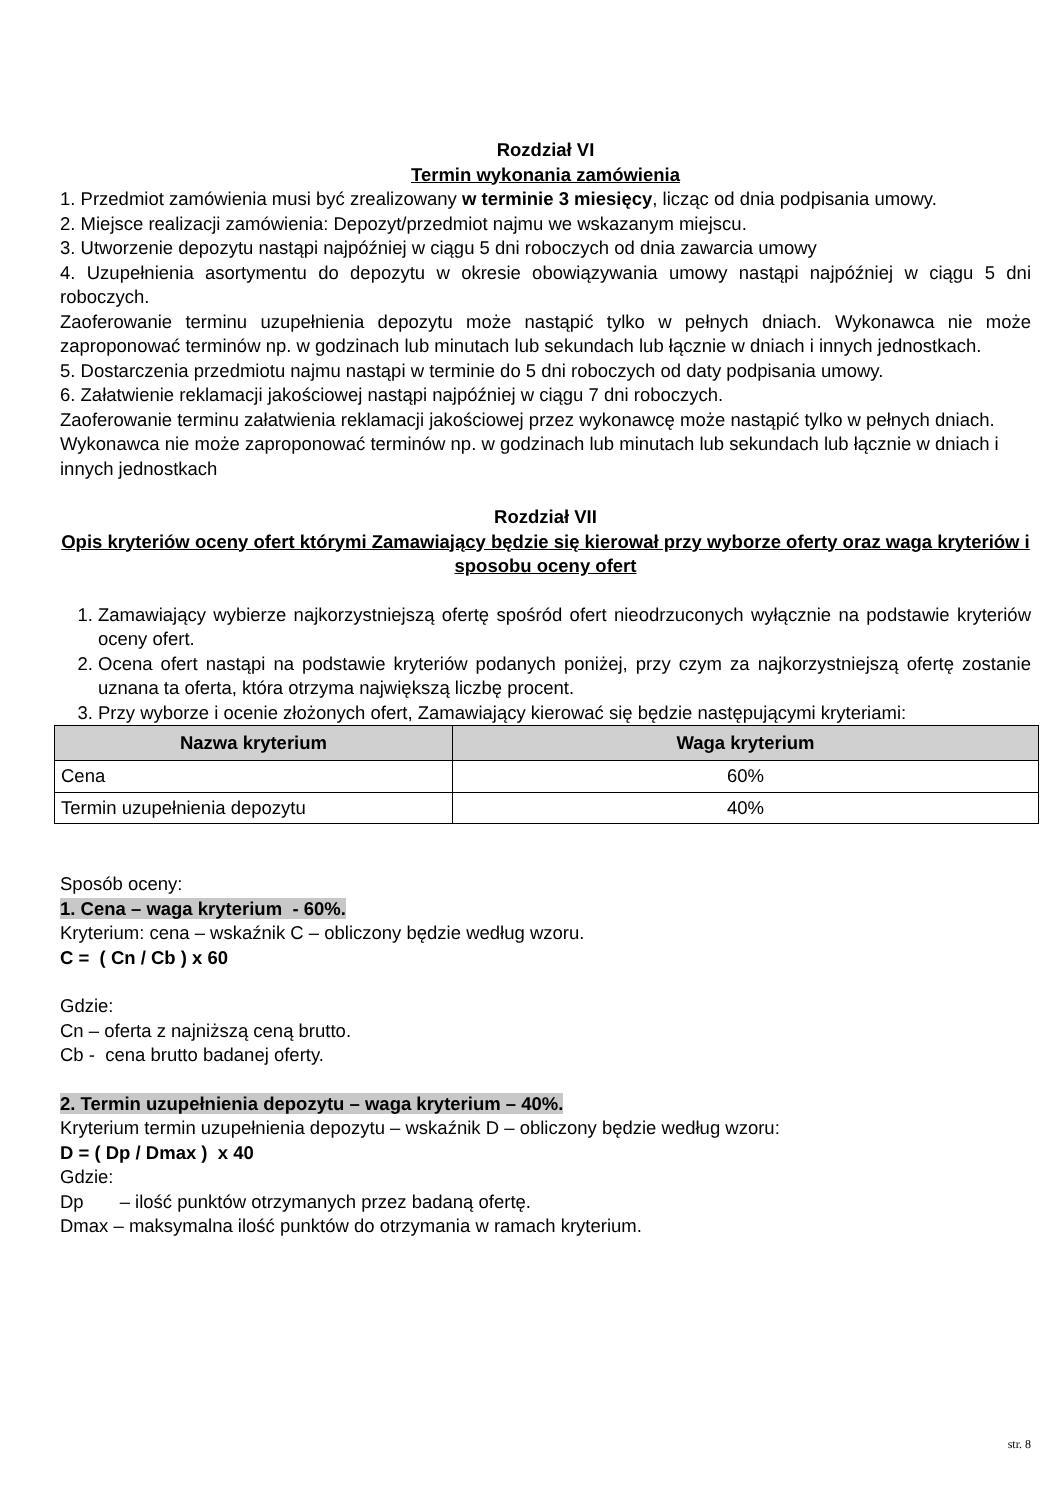Rozdział VI
Termin wykonania zamówienia
1. Przedmiot zamówienia musi być zrealizowany w terminie 3 miesięcy, licząc od dnia podpisania umowy.
2. Miejsce realizacji zamówienia: Depozyt/przedmiot najmu we wskazanym miejscu.
3. Utworzenie depozytu nastąpi najpóźniej w ciągu 5 dni roboczych od dnia zawarcia umowy
4. Uzupełnienia asortymentu do depozytu w okresie obowiązywania umowy nastąpi najpóźniej w ciągu 5 dni roboczych.
Zaoferowanie terminu uzupełnienia depozytu może nastąpić tylko w pełnych dniach. Wykonawca nie może zaproponować terminów np. w godzinach lub minutach lub sekundach lub łącznie w dniach i innych jednostkach.
5. Dostarczenia przedmiotu najmu nastąpi w terminie do 5 dni roboczych od daty podpisania umowy.
6. Załatwienie reklamacji jakościowej nastąpi najpóźniej w ciągu 7 dni roboczych.
Zaoferowanie terminu załatwienia reklamacji jakościowej przez wykonawcę może nastąpić tylko w pełnych dniach. Wykonawca nie może zaproponować terminów np. w godzinach lub minutach lub sekundach lub łącznie w dniach i innych jednostkach
Rozdział VII
Opis kryteriów oceny ofert którymi Zamawiający będzie się kierował przy wyborze oferty oraz waga kryteriów i sposobu oceny ofert
1. Zamawiający wybierze najkorzystniejszą ofertę spośród ofert nieodrzuconych wyłącznie na podstawie kryteriów oceny ofert.
2. Ocena ofert nastąpi na podstawie kryteriów podanych poniżej, przy czym za najkorzystniejszą ofertę zostanie uznana ta oferta, która otrzyma największą liczbę procent.
3. Przy wyborze i ocenie złożonych ofert, Zamawiający kierować się będzie następującymi kryteriami:
| Nazwa kryterium | Waga kryterium |
| --- | --- |
| Cena | 60% |
| Termin uzupełnienia depozytu | 40% |
Sposób oceny:
1. Cena – waga kryterium - 60%.
Kryterium: cena – wskaźnik C – obliczony będzie według wzoru.
C = ( Cn / Cb ) x 60
Gdzie:
Cn – oferta z najniższą ceną brutto.
Cb - cena brutto badanej oferty.
2. Termin uzupełnienia depozytu – waga kryterium – 40%.
Kryterium termin uzupełnienia depozytu – wskaźnik D – obliczony będzie według wzoru:
D = ( Dp / Dmax ) x 40
Gdzie:
Dp – ilość punktów otrzymanych przez badaną ofertę.
Dmax – maksymalna ilość punktów do otrzymania w ramach kryterium.
str. 8